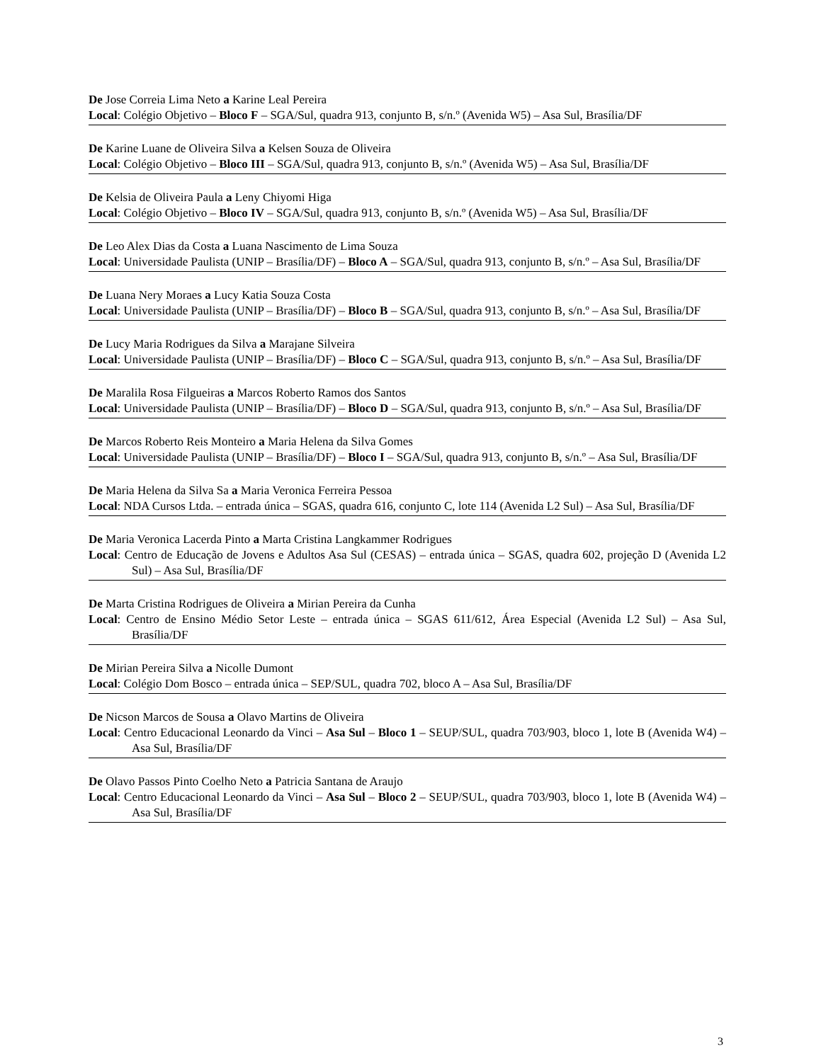De Jose Correia Lima Neto a Karine Leal Pereira
Local: Colégio Objetivo – Bloco F – SGA/Sul, quadra 913, conjunto B, s/n.º (Avenida W5) – Asa Sul, Brasília/DF
De Karine Luane de Oliveira Silva a Kelsen Souza de Oliveira
Local: Colégio Objetivo – Bloco III – SGA/Sul, quadra 913, conjunto B, s/n.º (Avenida W5) – Asa Sul, Brasília/DF
De Kelsia de Oliveira Paula a Leny Chiyomi Higa
Local: Colégio Objetivo – Bloco IV – SGA/Sul, quadra 913, conjunto B, s/n.º (Avenida W5) – Asa Sul, Brasília/DF
De Leo Alex Dias da Costa a Luana Nascimento de Lima Souza
Local: Universidade Paulista (UNIP – Brasília/DF) – Bloco A – SGA/Sul, quadra 913, conjunto B, s/n.º – Asa Sul, Brasília/DF
De Luana Nery Moraes a Lucy Katia Souza Costa
Local: Universidade Paulista (UNIP – Brasília/DF) – Bloco B – SGA/Sul, quadra 913, conjunto B, s/n.º – Asa Sul, Brasília/DF
De Lucy Maria Rodrigues da Silva a Marajane Silveira
Local: Universidade Paulista (UNIP – Brasília/DF) – Bloco C – SGA/Sul, quadra 913, conjunto B, s/n.º – Asa Sul, Brasília/DF
De Maralila Rosa Filgueiras a Marcos Roberto Ramos dos Santos
Local: Universidade Paulista (UNIP – Brasília/DF) – Bloco D – SGA/Sul, quadra 913, conjunto B, s/n.º – Asa Sul, Brasília/DF
De Marcos Roberto Reis Monteiro a Maria Helena da Silva Gomes
Local: Universidade Paulista (UNIP – Brasília/DF) – Bloco I – SGA/Sul, quadra 913, conjunto B, s/n.º – Asa Sul, Brasília/DF
De Maria Helena da Silva Sa a Maria Veronica Ferreira Pessoa
Local: NDA Cursos Ltda. – entrada única – SGAS, quadra 616, conjunto C, lote 114 (Avenida L2 Sul) – Asa Sul, Brasília/DF
De Maria Veronica Lacerda Pinto a Marta Cristina Langkammer Rodrigues
Local: Centro de Educação de Jovens e Adultos Asa Sul (CESAS) – entrada única – SGAS, quadra 602, projeção D (Avenida L2 Sul) – Asa Sul, Brasília/DF
De Marta Cristina Rodrigues de Oliveira a Mirian Pereira da Cunha
Local: Centro de Ensino Médio Setor Leste – entrada única – SGAS 611/612, Área Especial (Avenida L2 Sul) – Asa Sul, Brasília/DF
De Mirian Pereira Silva a Nicolle Dumont
Local: Colégio Dom Bosco – entrada única – SEP/SUL, quadra 702, bloco A – Asa Sul, Brasília/DF
De Nicson Marcos de Sousa a Olavo Martins de Oliveira
Local: Centro Educacional Leonardo da Vinci – Asa Sul – Bloco 1 – SEUP/SUL, quadra 703/903, bloco 1, lote B (Avenida W4) – Asa Sul, Brasília/DF
De Olavo Passos Pinto Coelho Neto a Patricia Santana de Araujo
Local: Centro Educacional Leonardo da Vinci – Asa Sul – Bloco 2 – SEUP/SUL, quadra 703/903, bloco 1, lote B (Avenida W4) – Asa Sul, Brasília/DF
3